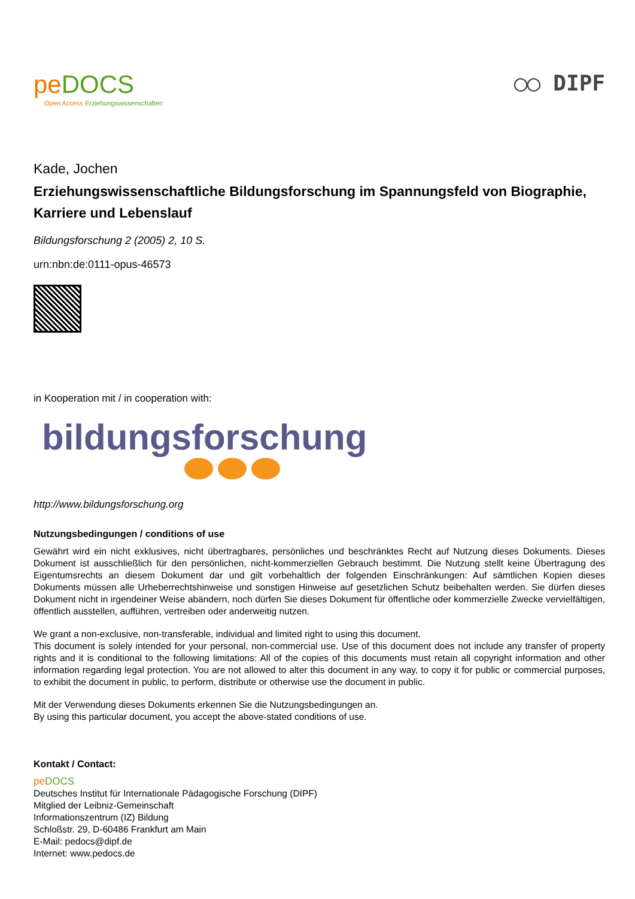pe DOCS
Open Access Erziehungswissenschaften
◯◯ DIPF
Kade, Jochen
Erziehungswissenschaftliche Bildungsforschung im Spannungsfeld von Biographie, Karriere und Lebenslauf
Bildungsforschung 2 (2005) 2, 10 S.
urn:nbn:de:0111-opus-46573
in Kooperation mit / in cooperation with:
bildungsforschung
http://www.bildungsforschung.org
Nutzungsbedingungen / conditions of use
Gewährt wird ein nicht exklusives, nicht übertragbares, persönliches und beschränktes Recht auf Nutzung dieses Dokuments. Dieses Dokument ist ausschließlich für den persönlichen, nicht-kommerziellen Gebrauch bestimmt. Die Nutzung stellt keine Übertragung des Eigentumsrechts an diesem Dokument dar und gilt vorbehaltlich der folgenden Einschränkungen: Auf sämtlichen Kopien dieses Dokuments müssen alle Urheberrechtshinweise und sonstigen Hinweise auf gesetzlichen Schutz beibehalten werden. Sie dürfen dieses Dokument nicht in irgendeiner Weise abändern, noch dürfen Sie dieses Dokument für öffentliche oder kommerzielle Zwecke vervielfältigen, öffentlich ausstellen, aufführen, vertreiben oder anderweitig nutzen.
We grant a non-exclusive, non-transferable, individual and limited right to using this document.
This document is solely intended for your personal, non-commercial use. Use of this document does not include any transfer of property rights and it is conditional to the following limitations: All of the copies of this documents must retain all copyright information and other information regarding legal protection. You are not allowed to alter this document in any way, to copy it for public or commercial purposes, to exhibit the document in public, to perform, distribute or otherwise use the document in public.
Mit der Verwendung dieses Dokuments erkennen Sie die Nutzungsbedingungen an.
By using this particular document, you accept the above-stated conditions of use.
Kontakt / Contact:
pe DOCS
Deutsches Institut für Internationale Pädagogische Forschung (DIPF)
Mitglied der Leibniz-Gemeinschaft
Informationszentrum (IZ) Bildung
Schloßstr. 29, D-60486 Frankfurt am Main
E-Mail: pedocs@dipf.de
Internet: www.pedocs.de